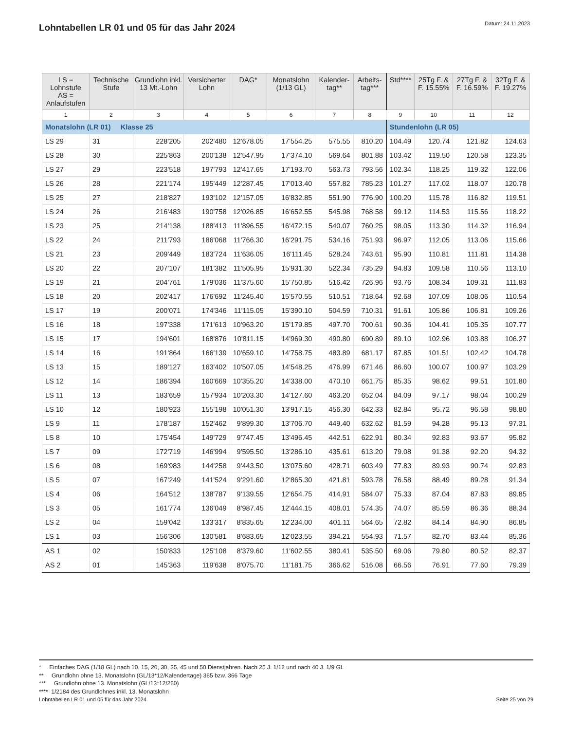Lohntabellen LR 01 und 05 für das Jahr 2024
Datum: 24.11.2023
| LS = Lohnstufe AS = Anlaufstufen | Technische Stufe | Grundlohn inkl. 13 Mt.-Lohn | Versicherter Lohn | DAG* | Monatslohn (1/13 GL) | Kalender-tag** | Arbeits-tag*** | Std**** | 25Tg F. & F. 15.55% | 27Tg F. & F. 16.59% | 32Tg F. & F. 19.27% |
| --- | --- | --- | --- | --- | --- | --- | --- | --- | --- | --- | --- |
| 1 | 2 | 3 | 4 | 5 | 6 | 7 | 8 | 9 | 10 | 11 | 12 |
| Monatslohn (LR 01) Klasse 25 | | | | | | | | Stundenlohn (LR 05) | | | |
| LS 29 | 31 | 228'205 | 202'480 | 12'678.05 | 17'554.25 | 575.55 | 810.20 | 104.49 | 120.74 | 121.82 | 124.63 |
| LS 28 | 30 | 225'863 | 200'138 | 12'547.95 | 17'374.10 | 569.64 | 801.88 | 103.42 | 119.50 | 120.58 | 123.35 |
| LS 27 | 29 | 223'518 | 197'793 | 12'417.65 | 17'193.70 | 563.73 | 793.56 | 102.34 | 118.25 | 119.32 | 122.06 |
| LS 26 | 28 | 221'174 | 195'449 | 12'287.45 | 17'013.40 | 557.82 | 785.23 | 101.27 | 117.02 | 118.07 | 120.78 |
| LS 25 | 27 | 218'827 | 193'102 | 12'157.05 | 16'832.85 | 551.90 | 776.90 | 100.20 | 115.78 | 116.82 | 119.51 |
| LS 24 | 26 | 216'483 | 190'758 | 12'026.85 | 16'652.55 | 545.98 | 768.58 | 99.12 | 114.53 | 115.56 | 118.22 |
| LS 23 | 25 | 214'138 | 188'413 | 11'896.55 | 16'472.15 | 540.07 | 760.25 | 98.05 | 113.30 | 114.32 | 116.94 |
| LS 22 | 24 | 211'793 | 186'068 | 11'766.30 | 16'291.75 | 534.16 | 751.93 | 96.97 | 112.05 | 113.06 | 115.66 |
| LS 21 | 23 | 209'449 | 183'724 | 11'636.05 | 16'111.45 | 528.24 | 743.61 | 95.90 | 110.81 | 111.81 | 114.38 |
| LS 20 | 22 | 207'107 | 181'382 | 11'505.95 | 15'931.30 | 522.34 | 735.29 | 94.83 | 109.58 | 110.56 | 113.10 |
| LS 19 | 21 | 204'761 | 179'036 | 11'375.60 | 15'750.85 | 516.42 | 726.96 | 93.76 | 108.34 | 109.31 | 111.83 |
| LS 18 | 20 | 202'417 | 176'692 | 11'245.40 | 15'570.55 | 510.51 | 718.64 | 92.68 | 107.09 | 108.06 | 110.54 |
| LS 17 | 19 | 200'071 | 174'346 | 11'115.05 | 15'390.10 | 504.59 | 710.31 | 91.61 | 105.86 | 106.81 | 109.26 |
| LS 16 | 18 | 197'338 | 171'613 | 10'963.20 | 15'179.85 | 497.70 | 700.61 | 90.36 | 104.41 | 105.35 | 107.77 |
| LS 15 | 17 | 194'601 | 168'876 | 10'811.15 | 14'969.30 | 490.80 | 690.89 | 89.10 | 102.96 | 103.88 | 106.27 |
| LS 14 | 16 | 191'864 | 166'139 | 10'659.10 | 14'758.75 | 483.89 | 681.17 | 87.85 | 101.51 | 102.42 | 104.78 |
| LS 13 | 15 | 189'127 | 163'402 | 10'507.05 | 14'548.25 | 476.99 | 671.46 | 86.60 | 100.07 | 100.97 | 103.29 |
| LS 12 | 14 | 186'394 | 160'669 | 10'355.20 | 14'338.00 | 470.10 | 661.75 | 85.35 | 98.62 | 99.51 | 101.80 |
| LS 11 | 13 | 183'659 | 157'934 | 10'203.30 | 14'127.60 | 463.20 | 652.04 | 84.09 | 97.17 | 98.04 | 100.29 |
| LS 10 | 12 | 180'923 | 155'198 | 10'051.30 | 13'917.15 | 456.30 | 642.33 | 82.84 | 95.72 | 96.58 | 98.80 |
| LS 9 | 11 | 178'187 | 152'462 | 9'899.30 | 13'706.70 | 449.40 | 632.62 | 81.59 | 94.28 | 95.13 | 97.31 |
| LS 8 | 10 | 175'454 | 149'729 | 9'747.45 | 13'496.45 | 442.51 | 622.91 | 80.34 | 92.83 | 93.67 | 95.82 |
| LS 7 | 09 | 172'719 | 146'994 | 9'595.50 | 13'286.10 | 435.61 | 613.20 | 79.08 | 91.38 | 92.20 | 94.32 |
| LS 6 | 08 | 169'983 | 144'258 | 9'443.50 | 13'075.60 | 428.71 | 603.49 | 77.83 | 89.93 | 90.74 | 92.83 |
| LS 5 | 07 | 167'249 | 141'524 | 9'291.60 | 12'865.30 | 421.81 | 593.78 | 76.58 | 88.49 | 89.28 | 91.34 |
| LS 4 | 06 | 164'512 | 138'787 | 9'139.55 | 12'654.75 | 414.91 | 584.07 | 75.33 | 87.04 | 87.83 | 89.85 |
| LS 3 | 05 | 161'774 | 136'049 | 8'987.45 | 12'444.15 | 408.01 | 574.35 | 74.07 | 85.59 | 86.36 | 88.34 |
| LS 2 | 04 | 159'042 | 133'317 | 8'835.65 | 12'234.00 | 401.11 | 564.65 | 72.82 | 84.14 | 84.90 | 86.85 |
| LS 1 | 03 | 156'306 | 130'581 | 8'683.65 | 12'023.55 | 394.21 | 554.93 | 71.57 | 82.70 | 83.44 | 85.36 |
| AS 1 | 02 | 150'833 | 125'108 | 8'379.60 | 11'602.55 | 380.41 | 535.50 | 69.06 | 79.80 | 80.52 | 82.37 |
| AS 2 | 01 | 145'363 | 119'638 | 8'075.70 | 11'181.75 | 366.62 | 516.08 | 66.56 | 76.91 | 77.60 | 79.39 |
* Einfaches DAG (1/18 GL) nach 10, 15, 20, 30, 35, 45 und 50 Dienstjahren. Nach 25 J. 1/12 und nach 40 J. 1/9 GL
** Grundlohn ohne 13. Monatslohn (GL/13*12/Kalendertage) 365 bzw. 366 Tage
*** Grundlohn ohne 13. Monatslohn (GL/13*12/260)
**** 1/2184 des Grundlohnes inkl. 13. Monatslohn
Lohntabellen LR 01 und 05 für das Jahr 2024 Seite 25 von 29